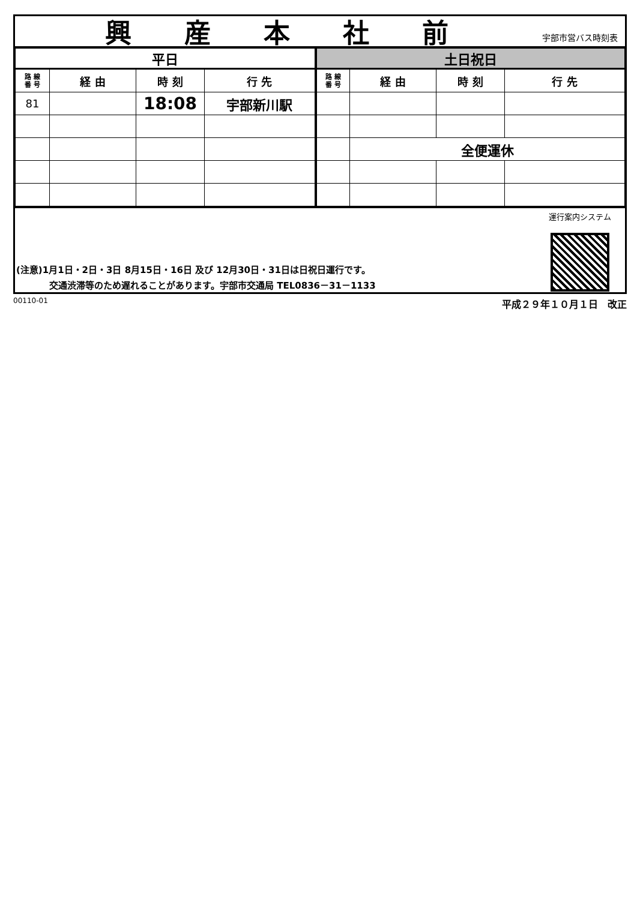興産本社前
宇部市営バス時刻表
| 平日 | | | | 土日祝日 | | | |
| --- | --- | --- | --- | --- | --- | --- | --- |
| 路 線 番 号 | 経 由 | 時 刻 | 行 先 | 路 線 番 号 | 経 由 | 時 刻 | 行 先 |
| 81 | | 18:08 | 宇部新川駅 | | | | |
| | | | | | 全便運休 | | |
(注意)1月1日・2日・3日 8月15日・16日 及び 12月30日・31日は日祝日運行です。
交通渋滞等のため遅れることがあります。宇部市交通局 TEL0836－31－1133
運行案内システム
00110-01 平成２９年１０月１日　改正